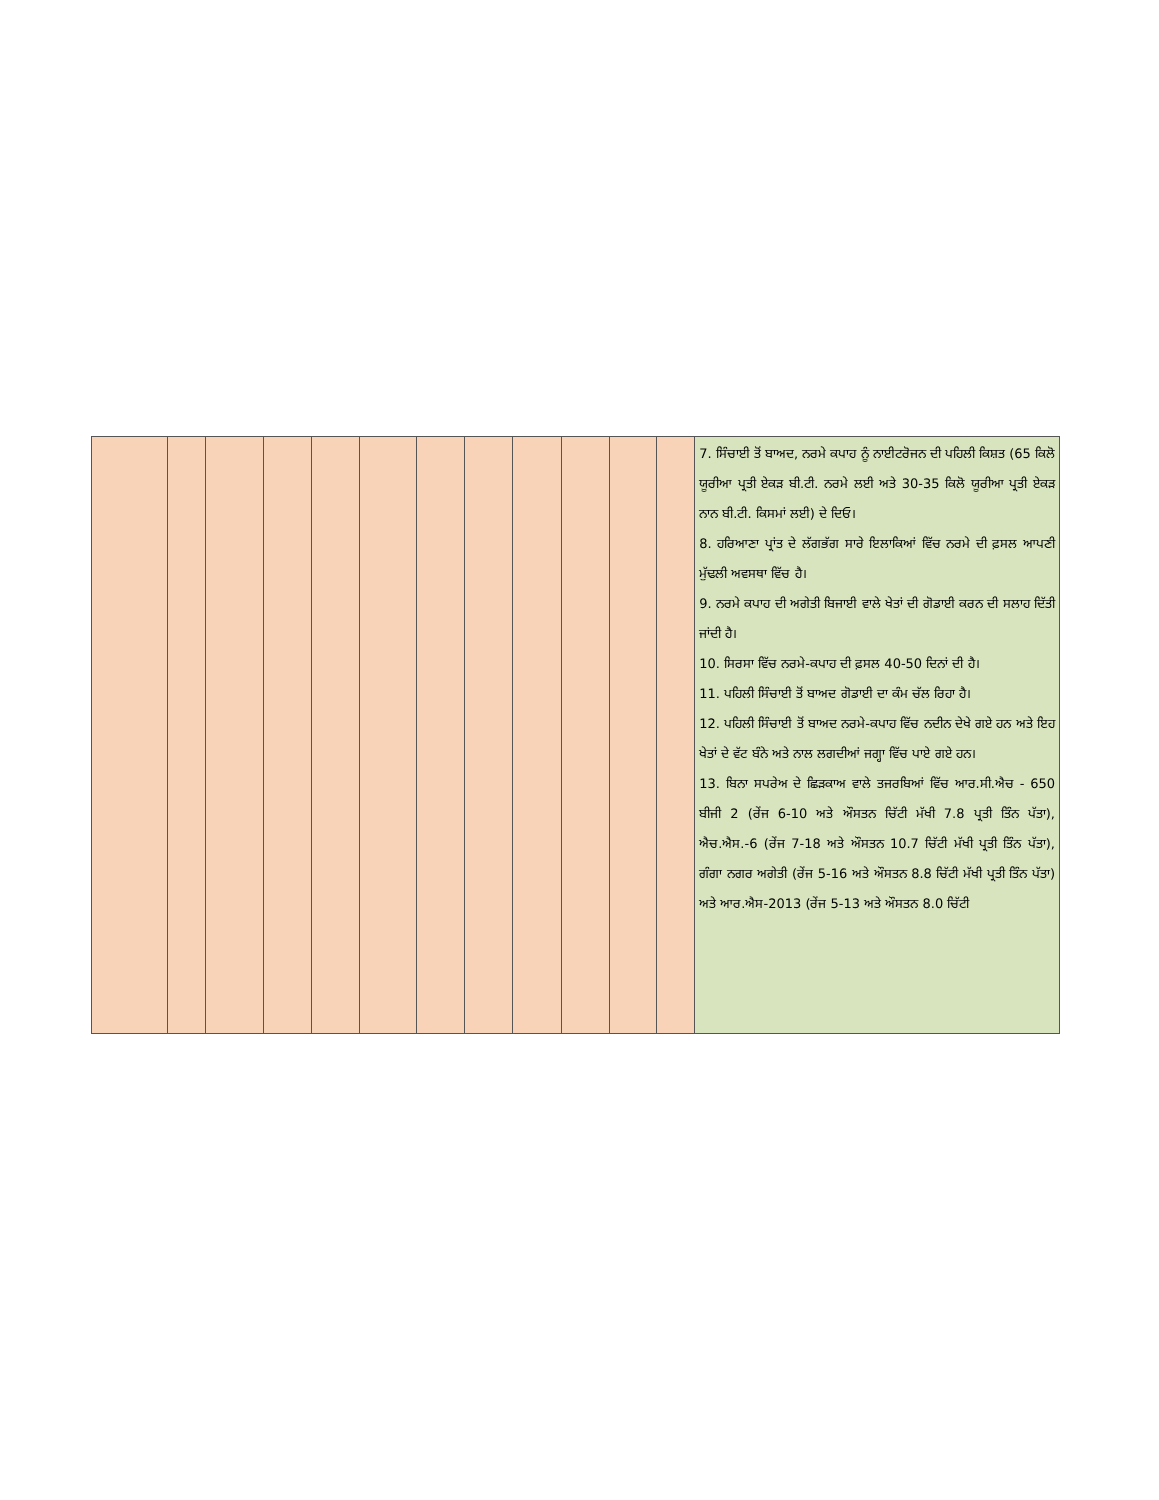| | | | | | | | | | | | | 7. ਸਿੰਚਾਈ ਤੋਂ ਬਾਅਦ, ਨਰਮੇ ਕਪਾਹ ਨੂੰ ਨਾਈਟਰੋਜਨ ਦੀ ਪਹਿਲੀ ਕਿਸ਼ਤ (65 ਕਿਲੋ ਯੂਰੀਆ ਪ੍ਰਤੀ ਏਕੜ ਬੀ.ਟੀ. ਨਰਮੇ ਲਈ ਅਤੇ 30-35 ਕਿਲੋ ਯੂਰੀਆ ਪ੍ਰਤੀ ਏਕੜ ਨਾਨ ਬੀ.ਟੀ. ਕਿਸਮਾਂ ਲਈ) ਦੇ ਦਿਓ। 8. ਹਰਿਆਣਾ ਪ੍ਰਾਂਤ ਦੇ ਲੱਗਭੱਗ ਸਾਰੇ ਇਲਾਕਿਆਂ ਵਿੱਚ ਨਰਮੇ ਦੀ ਫ਼ਸਲ ਆਪਣੀ ਮੁੱਢਲੀ ਅਵਸਥਾ ਵਿੱਚ ਹੈ। 9. ਨਰਮੇ ਕਪਾਹ ਦੀ ਅਗੇਤੀ ਬਿਜਾਈ ਵਾਲੇ ਖੇਤਾਂ ਦੀ ਗੋਡਾਈ ਕਰਨ ਦੀ ਸਲਾਹ ਦਿੱਤੀ ਜਾਂਦੀ ਹੈ। 10. ਸਿਰਸਾ ਵਿੱਚ ਨਰਮੇ-ਕਪਾਹ ਦੀ ਫ਼ਸਲ 40-50 ਦਿਨਾਂ ਦੀ ਹੈ। 11. ਪਹਿਲੀ ਸਿੰਚਾਈ ਤੋਂ ਬਾਅਦ ਗੋਡਾਈ ਦਾ ਕੰਮ ਚੱਲ ਰਿਹਾ ਹੈ। 12. ਪਹਿਲੀ ਸਿੰਚਾਈ ਤੋਂ ਬਾਅਦ ਨਰਮੇ-ਕਪਾਹ ਵਿੱਚ ਨਦੀਨ ਦੇਖੇ ਗਏ ਹਨ ਅਤੇ ਇਹ ਖੇਤਾਂ ਦੇ ਵੱਟ ਬੰਨੇ ਅਤੇ ਨਾਲ ਲਗਦੀਆਂ ਜਗ੍ਹਾ ਵਿੱਚ ਪਾਏ ਗਏ ਹਨ। 13. ਬਿਨਾ ਸਪਰੇਅ ਦੇ ਛਿੜਕਾਅ ਵਾਲੇ ਤਜਰਬਿਆਂ ਵਿੱਚ ਆਰ.ਸੀ.ਐਚ - 650 ਬੀਜੀ 2 (ਰੇਂਜ 6-10 ਅਤੇ ਔਸਤਨ ਚਿੱਟੀ ਮੱਖੀ 7.8 ਪ੍ਰਤੀ ਤਿੰਨ ਪੱਤਾ), ਐਚ.ਐਸ.-6 (ਰੇਂਜ 7-18 ਅਤੇ ਔਸਤਨ 10.7 ਚਿੱਟੀ ਮੱਖੀ ਪ੍ਰਤੀ ਤਿੰਨ ਪੱਤਾ), ਗੰਗਾ ਨਗਰ ਅਗੇਤੀ (ਰੇਂਜ 5-16 ਅਤੇ ਔਸਤਨ 8.8 ਚਿੱਟੀ ਮੱਖੀ ਪ੍ਰਤੀ ਤਿੰਨ ਪੱਤਾ) ਅਤੇ ਆਰ.ਐਸ-2013 (ਰੇਂਜ 5-13 ਅਤੇ ਔਸਤਨ 8.0 ਚਿੱਟੀ |